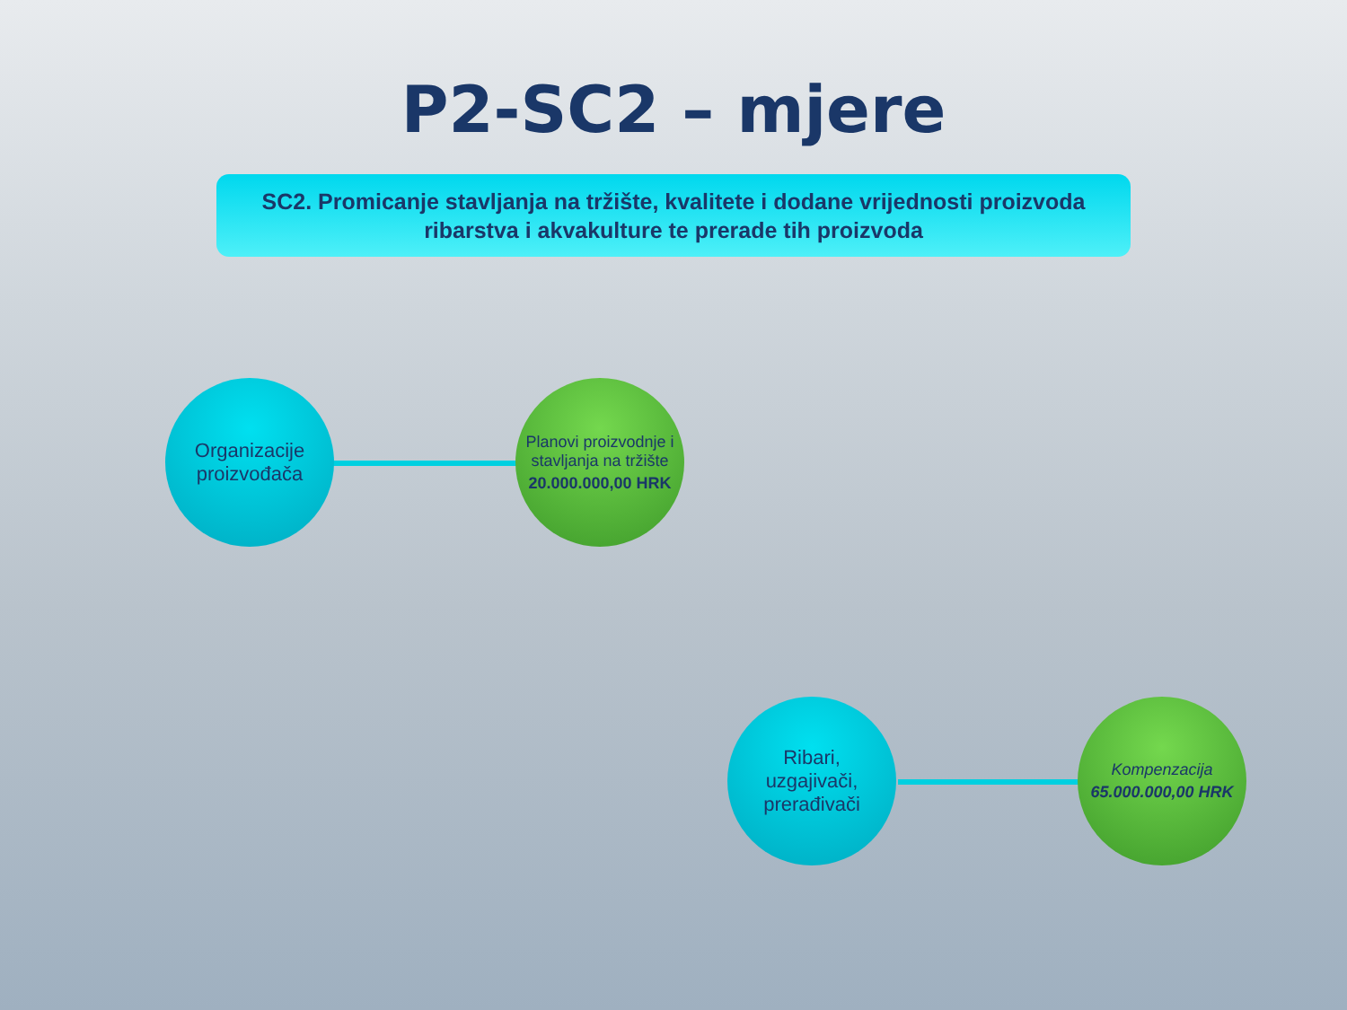P2-SC2 – mjere
SC2. Promicanje stavljanja na tržište, kvalitete i dodane vrijednosti proizvoda
ribarstva i akvakulture te prerade tih proizvoda
Organizacije
proizvođača
Planovi proizvodnje i stavljanja na tržište
20.000.000,00 HRK
Ribari,
uzgajivači,
prerađivači
Kompenzacija
65.000.000,00 HRK